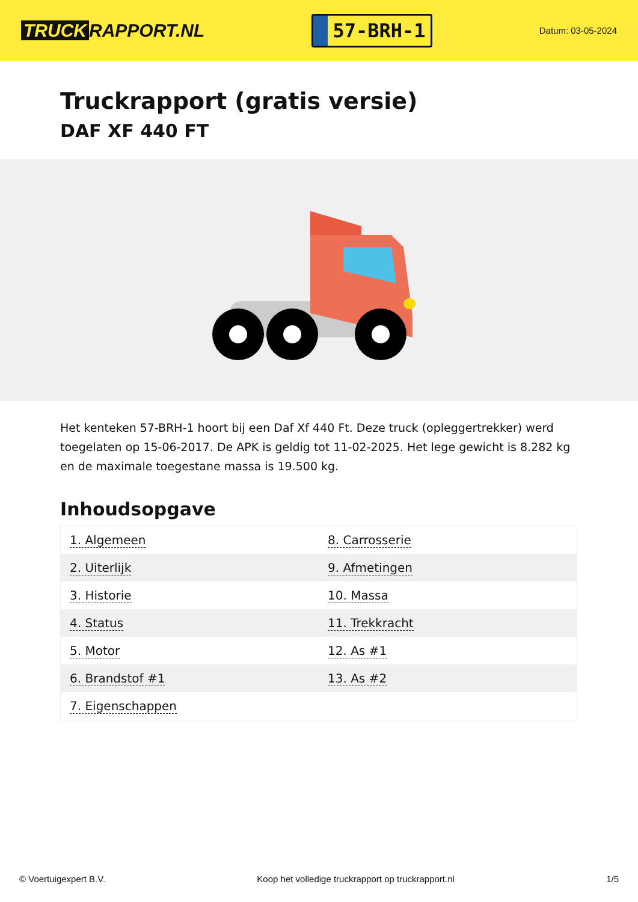TRUCK RAPPORT.NL
57-BRH-1
Datum: 03-05-2024
Truckrapport (gratis versie)
DAF XF 440 FT
Het kenteken 57-BRH-1 hoort bij een Daf Xf 440 Ft. Deze truck (opleggertrekker) werd toegelaten op 15-06-2017. De APK is geldig tot 11-02-2025. Het lege gewicht is 8.282 kg en de maximale toegestane massa is 19.500 kg.
Inhoudsopgave
| 1. Algemeen | 8. Carrosserie |
| 2. Uiterlijk | 9. Afmetingen |
| 3. Historie | 10. Massa |
| 4. Status | 11. Trekkracht |
| 5. Motor | 12. As #1 |
| 6. Brandstof #1 | 13. As #2 |
| 7. Eigenschappen | |
© Voertuigexpert B.V. Koop het volledige truckrapport op truckrapport.nl 1/5